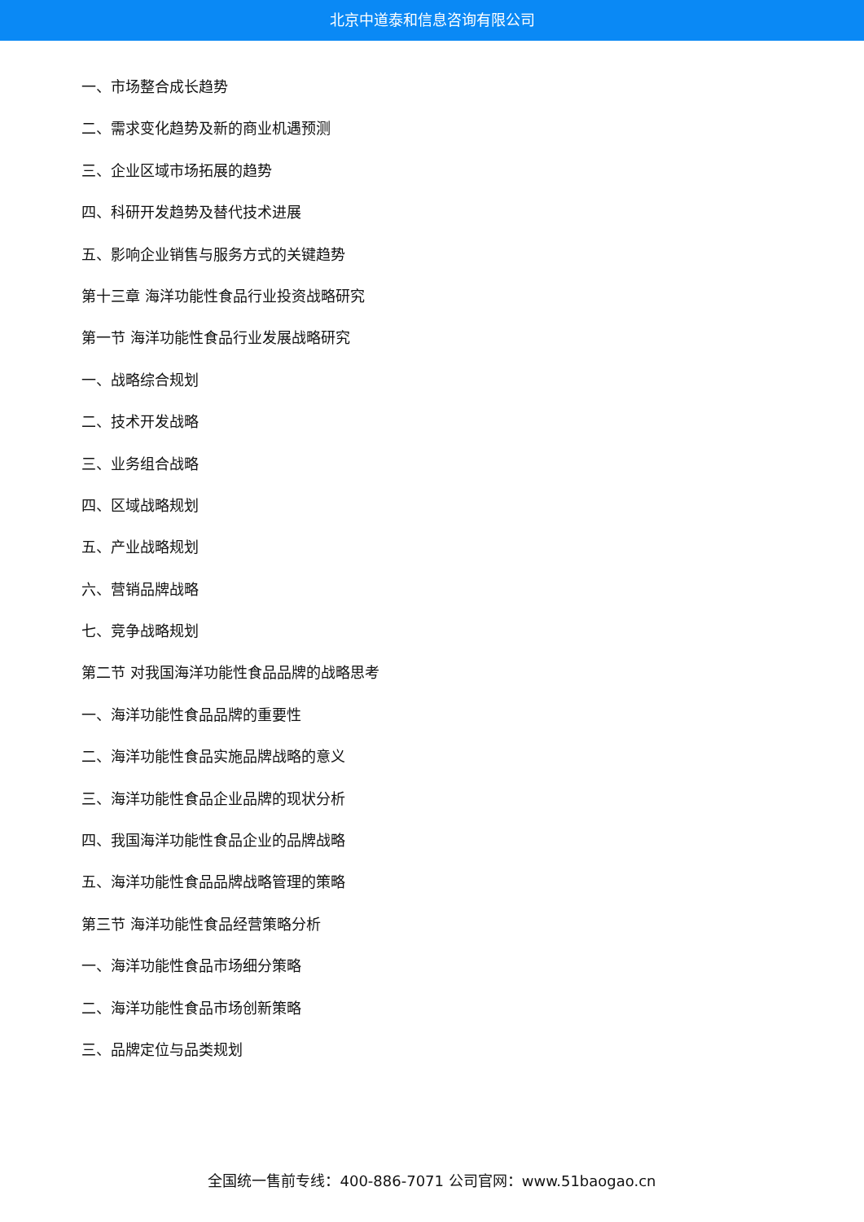北京中道泰和信息咨询有限公司
一、市场整合成长趋势
二、需求变化趋势及新的商业机遇预测
三、企业区域市场拓展的趋势
四、科研开发趋势及替代技术进展
五、影响企业销售与服务方式的关键趋势
第十三章 海洋功能性食品行业投资战略研究
第一节 海洋功能性食品行业发展战略研究
一、战略综合规划
二、技术开发战略
三、业务组合战略
四、区域战略规划
五、产业战略规划
六、营销品牌战略
七、竞争战略规划
第二节 对我国海洋功能性食品品牌的战略思考
一、海洋功能性食品品牌的重要性
二、海洋功能性食品实施品牌战略的意义
三、海洋功能性食品企业品牌的现状分析
四、我国海洋功能性食品企业的品牌战略
五、海洋功能性食品品牌战略管理的策略
第三节 海洋功能性食品经营策略分析
一、海洋功能性食品市场细分策略
二、海洋功能性食品市场创新策略
三、品牌定位与品类规划
全国统一售前专线：400-886-7071 公司官网：www.51baogao.cn